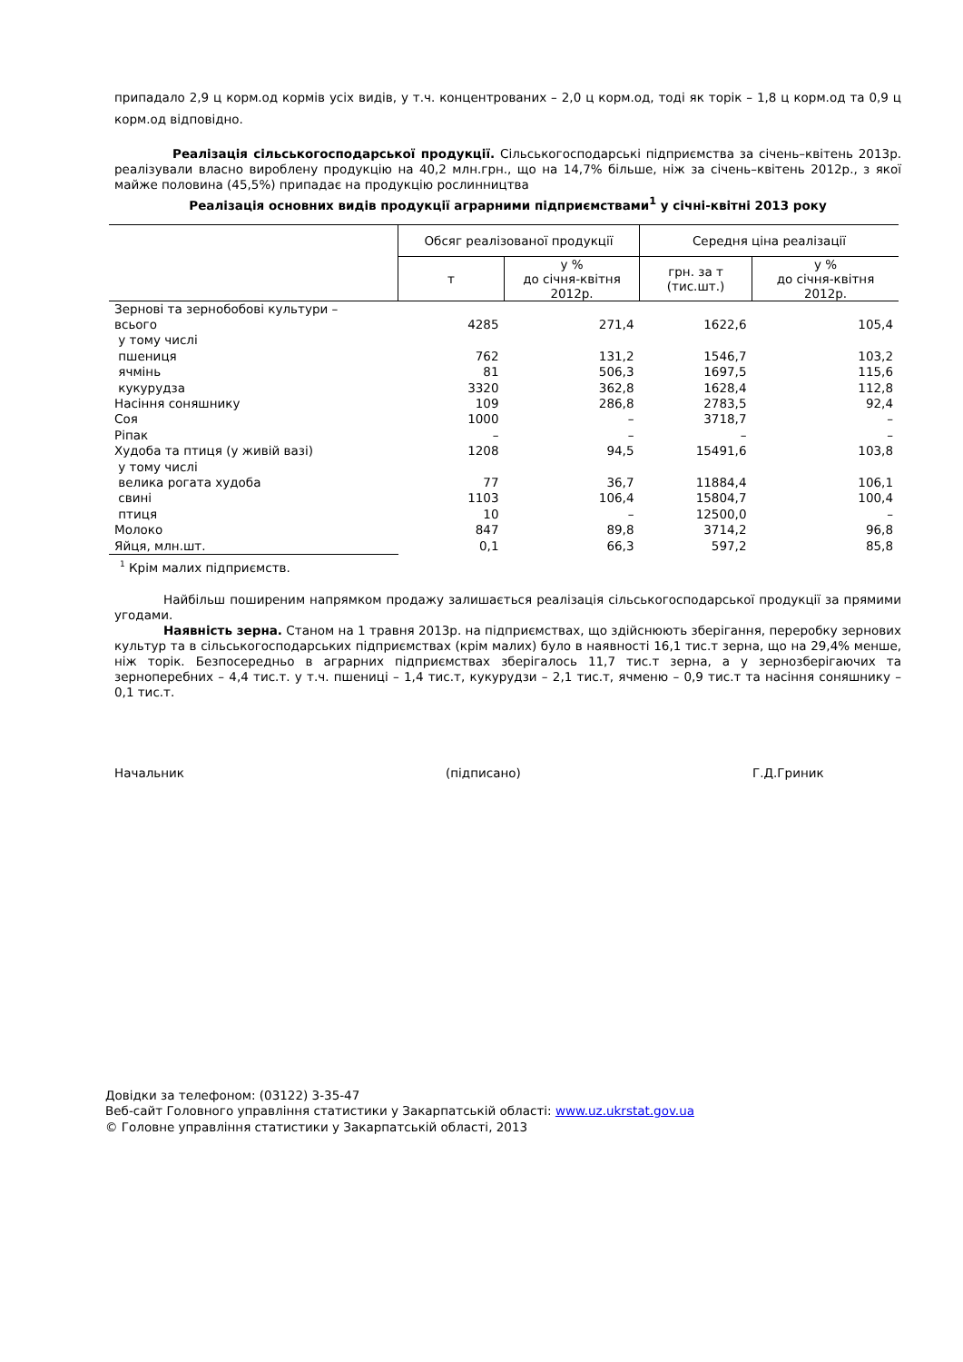припадало 2,9 ц корм.од кормів усіх видів, у т.ч. концентрованих – 2,0 ц корм.од, тоді як торік – 1,8 ц корм.од та 0,9 ц корм.од відповідно.
Реалізація сільськогосподарської продукції. Сільськогосподарські підприємства за січень–квітень 2013р. реалізували власно вироблену продукцію на 40,2 млн.грн., що на 14,7% більше, ніж за січень–квітень 2012р., з якої майже половина (45,5%) припадає на продукцію рослинництва
Реалізація основних видів продукції аграрними підприємствами<sup>1</sup> у січні-квітні 2013 року
| | Обсяг реалізованої продукції | | Середня ціна реалізації | |
| --- | --- | --- | --- | --- |
| | т | у % до січня-квітня 2012р. | грн. за т (тис.шт.) | у % до січня-квітня 2012р. |
| Зернові та зернобобові культури – всього | 4285 | 271,4 | 1622,6 | 105,4 |
| у тому числі | | | | |
| пшениця | 762 | 131,2 | 1546,7 | 103,2 |
| ячмінь | 81 | 506,3 | 1697,5 | 115,6 |
| кукурудза | 3320 | 362,8 | 1628,4 | 112,8 |
| Насіння соняшнику | 109 | 286,8 | 2783,5 | 92,4 |
| Соя | 1000 | – | 3718,7 | – |
| Ріпак | – | – | – | – |
| Худоба та птиця (у живій вазі) | 1208 | 94,5 | 15491,6 | 103,8 |
| у тому числі | | | | |
| велика рогата худоба | 77 | 36,7 | 11884,4 | 106,1 |
| свині | 1103 | 106,4 | 15804,7 | 100,4 |
| птиця | 10 | – | 12500,0 | – |
| Молоко | 847 | 89,8 | 3714,2 | 96,8 |
| Яйця, млн.шт. | 0,1 | 66,3 | 597,2 | 85,8 |
<sup>1</sup> Крім малих підприємств.
Найбільш поширеним напрямком продажу залишається реалізація сільськогосподарської продукції за прямими угодами.
Наявність зерна. Станом на 1 травня 2013р. на підприємствах, що здійснюють зберігання, переробку зернових культур та в сільськогосподарських підприємствах (крім малих) було в наявності 16,1 тис.т зерна, що на 29,4% менше, ніж торік. Безпосередньо в аграрних підприємствах зберігалось 11,7 тис.т зерна, а у зернозберігаючих та зерноперебних – 4,4 тис.т. у т.ч. пшениці – 1,4 тис.т, кукурудзи – 2,1 тис.т, ячменю – 0,9 тис.т та насіння соняшнику – 0,1 тис.т.
Начальник (підписано) Г.Д.Гриник
Довідки за телефоном: (03122) 3-35-47
Веб-сайт Головного управління статистики у Закарпатській області: www.uz.ukrstat.gov.ua
© Головне управління статистики у Закарпатській області, 2013